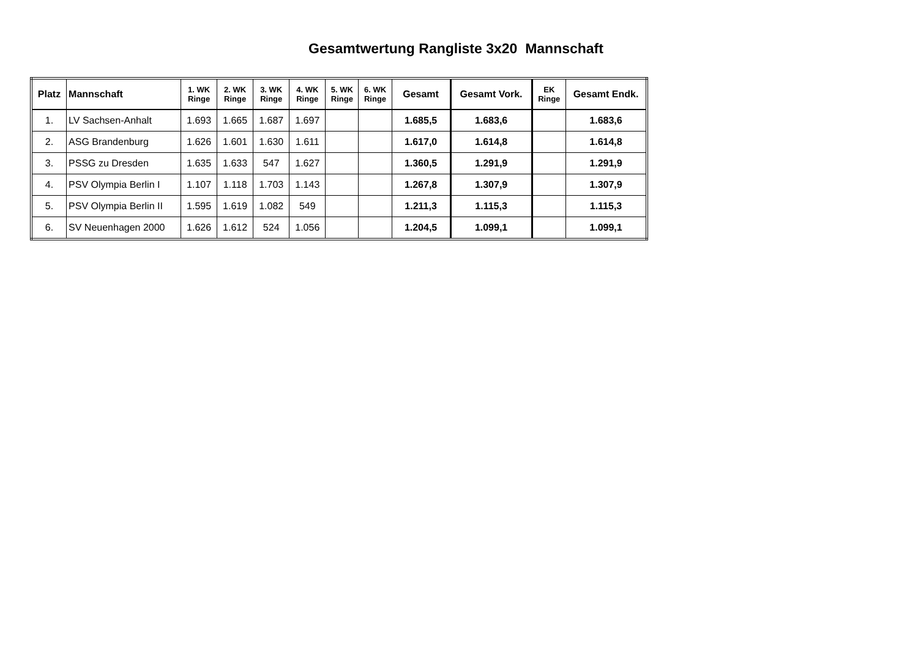Gesamtwertung Rangliste 3x20 Mannschaft
| Platz | Mannschaft | 1. WK Ringe | 2. WK Ringe | 3. WK Ringe | 4. WK Ringe | 5. WK Ringe | 6. WK Ringe | Gesamt | Gesamt Vork. | EK Ringe | Gesamt Endk. |
| --- | --- | --- | --- | --- | --- | --- | --- | --- | --- | --- | --- |
| 1. | LV Sachsen-Anhalt | 1.693 | 1.665 | 1.687 | 1.697 | | | 1.685,5 | 1.683,6 | | 1.683,6 |
| 2. | ASG Brandenburg | 1.626 | 1.601 | 1.630 | 1.611 | | | 1.617,0 | 1.614,8 | | 1.614,8 |
| 3. | PSSG zu Dresden | 1.635 | 1.633 | 547 | 1.627 | | | 1.360,5 | 1.291,9 | | 1.291,9 |
| 4. | PSV Olympia Berlin I | 1.107 | 1.118 | 1.703 | 1.143 | | | 1.267,8 | 1.307,9 | | 1.307,9 |
| 5. | PSV Olympia Berlin II | 1.595 | 1.619 | 1.082 | 549 | | | 1.211,3 | 1.115,3 | | 1.115,3 |
| 6. | SV Neuenhagen 2000 | 1.626 | 1.612 | 524 | 1.056 | | | 1.204,5 | 1.099,1 | | 1.099,1 |